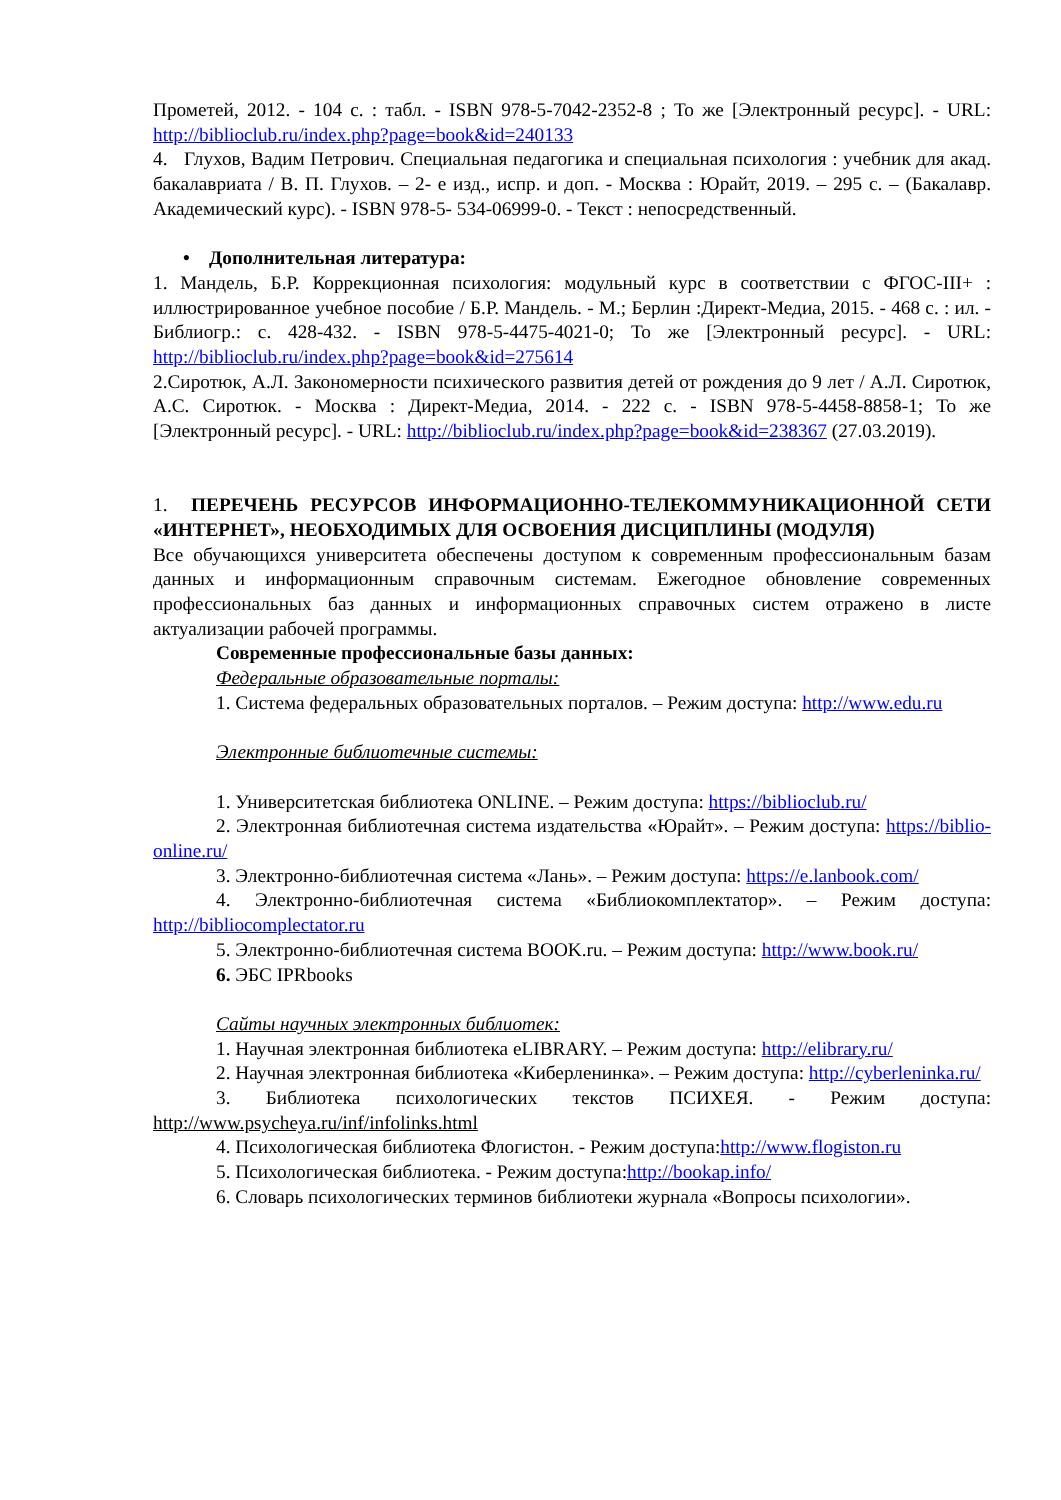Прометей, 2012. - 104 с. : табл. - ISBN 978-5-7042-2352-8 ; То же [Электронный ресурс]. - URL: http://biblioclub.ru/index.php?page=book&id=240133
4. Глухов, Вадим Петрович. Специальная педагогика и специальная психология : учебник для акад. бакалавриата / В. П. Глухов. – 2- е изд., испр. и доп. - Москва : Юрайт, 2019. – 295 с. – (Бакалавр. Академический курс). - ISBN 978-5- 534-06999-0. - Текст : непосредственный.
• Дополнительная литература:
1. Мандель, Б.Р. Коррекционная психология: модульный курс в соответствии с ФГОС-III+ : иллюстрированное учебное пособие / Б.Р. Мандель. - М.; Берлин :Директ-Медиа, 2015. - 468 с. : ил. - Библиогр.: с. 428-432. - ISBN 978-5-4475-4021-0; То же [Электронный ресурс]. - URL: http://biblioclub.ru/index.php?page=book&id=275614
2.Сиротюк, А.Л. Закономерности психического развития детей от рождения до 9 лет / А.Л. Сиротюк, А.С. Сиротюк. - Москва : Директ-Медиа, 2014. - 222 с. - ISBN 978-5-4458-8858-1; То же [Электронный ресурс]. - URL: http://biblioclub.ru/index.php?page=book&id=238367 (27.03.2019).
1. ПЕРЕЧЕНЬ РЕСУРСОВ ИНФОРМАЦИОННО-ТЕЛЕКОММУНИКАЦИОННОЙ СЕТИ «ИНТЕРНЕТ», НЕОБХОДИМЫХ ДЛЯ ОСВОЕНИЯ ДИСЦИПЛИНЫ (МОДУЛЯ)
Все обучающихся университета обеспечены доступом к современным профессиональным базам данных и информационным справочным системам. Ежегодное обновление современных профессиональных баз данных и информационных справочных систем отражено в листе актуализации рабочей программы.
Современные профессиональные базы данных:
Федеральные образовательные порталы:
1. Система федеральных образовательных порталов. – Режим доступа: http://www.edu.ru
Электронные библиотечные системы:
1. Университетская библиотека ONLINE. – Режим доступа: https://biblioclub.ru/
2. Электронная библиотечная система издательства «Юрайт». – Режим доступа: https://biblio-online.ru/
3. Электронно-библиотечная система «Лань». – Режим доступа: https://e.lanbook.com/
4. Электронно-библиотечная система «Библиокомплектатор». – Режим доступа: http://bibliocomplectator.ru
5. Электронно-библиотечная система BOOK.ru. – Режим доступа: http://www.book.ru/
6. ЭБС IPRbooks
Сайты научных электронных библиотек:
1. Научная электронная библиотека eLIBRARY. – Режим доступа: http://elibrary.ru/
2. Научная электронная библиотека «Киберленинка». – Режим доступа: http://cyberleninka.ru/
3. Библиотека психологических текстов ПСИХЕЯ. - Режим доступа: http://www.psycheya.ru/inf/infolinks.html
4. Психологическая библиотека Флогистон. - Режим доступа:http://www.flogiston.ru
5. Психологическая библиотека. - Режим доступа:http://bookap.info/
6. Словарь психологических терминов библиотеки журнала «Вопросы психологии».